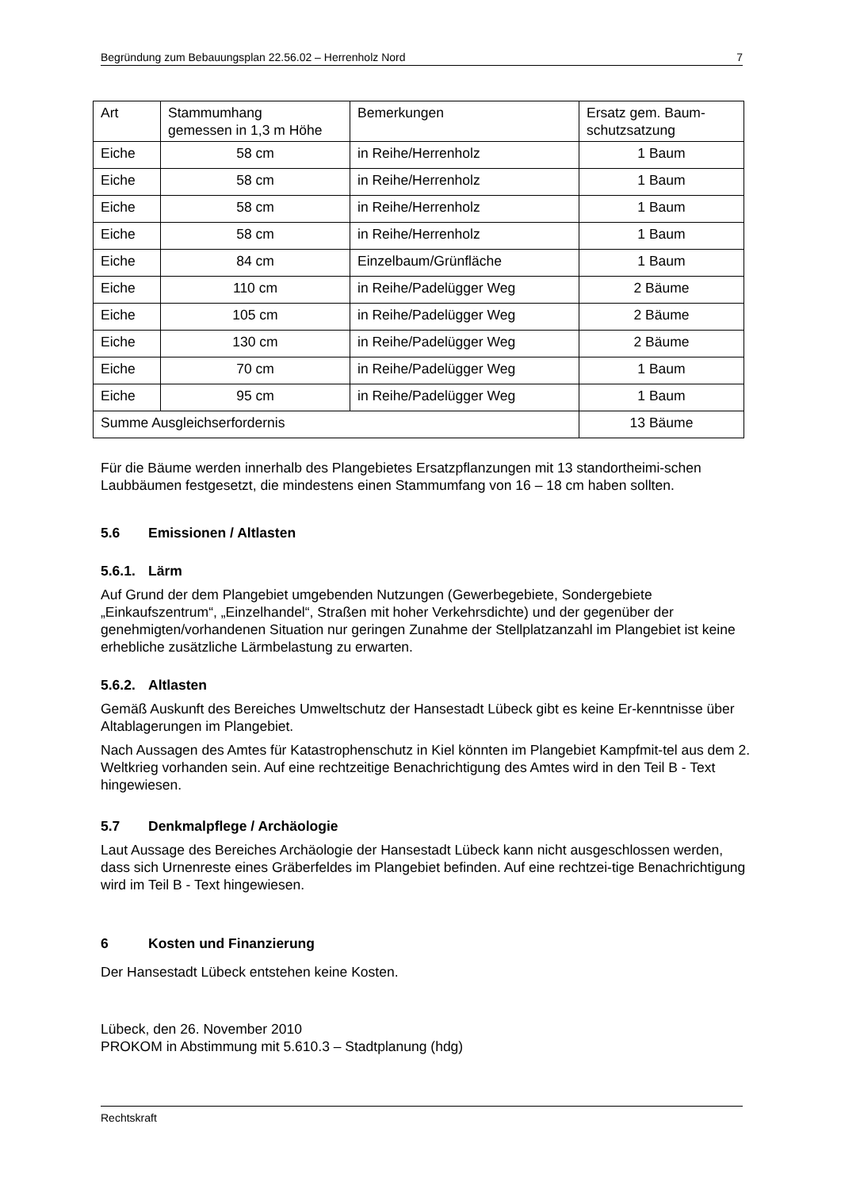Begründung zum Bebauungsplan 22.56.02 – Herrenholz Nord 7
| Art | Stammumhang gemessen in 1,3 m Höhe | Bemerkungen | Ersatz gem. Baum- schutzsatzung |
| Eiche | 58 cm | in Reihe/Herrenholz | 1 Baum |
| Eiche | 58 cm | in Reihe/Herrenholz | 1 Baum |
| Eiche | 58 cm | in Reihe/Herrenholz | 1 Baum |
| Eiche | 58 cm | in Reihe/Herrenholz | 1 Baum |
| Eiche | 84 cm | Einzelbaum/Grünfläche | 1 Baum |
| Eiche | 110 cm | in Reihe/Padelügger Weg | 2 Bäume |
| Eiche | 105 cm | in Reihe/Padelügger Weg | 2 Bäume |
| Eiche | 130 cm | in Reihe/Padelügger Weg | 2 Bäume |
| Eiche | 70 cm | in Reihe/Padelügger Weg | 1 Baum |
| Eiche | 95 cm | in Reihe/Padelügger Weg | 1 Baum |
| Summe Ausgleichserfordernis | | | 13 Bäume |
Für die Bäume werden innerhalb des Plangebietes Ersatzpflanzungen mit 13 standortheimi-schen Laubbäumen festgesetzt, die mindestens einen Stammumfang von 16 – 18 cm haben sollten.
5.6 Emissionen / Altlasten
5.6.1. Lärm
Auf Grund der dem Plangebiet umgebenden Nutzungen (Gewerbegebiete, Sondergebiete „Einkaufszentrum“, „Einzelhandel“, Straßen mit hoher Verkehrsdichte) und der gegenüber der genehmigten/vorhandenen Situation nur geringen Zunahme der Stellplatzanzahl im Plangebiet ist keine erhebliche zusätzliche Lärmbelastung zu erwarten.
5.6.2. Altlasten
Gemäß Auskunft des Bereiches Umweltschutz der Hansestadt Lübeck gibt es keine Er-kenntnisse über Altablagerungen im Plangebiet.
Nach Aussagen des Amtes für Katastrophenschutz in Kiel könnten im Plangebiet Kampfmit-tel aus dem 2. Weltkrieg vorhanden sein. Auf eine rechtzeitige Benachrichtigung des Amtes wird in den Teil B - Text hingewiesen.
5.7 Denkmalpflege / Archäologie
Laut Aussage des Bereiches Archäologie der Hansestadt Lübeck kann nicht ausgeschlossen werden, dass sich Urnenreste eines Gräberfeldes im Plangebiet befinden. Auf eine rechtzei-tige Benachrichtigung wird im Teil B - Text hingewiesen.
6 Kosten und Finanzierung
Der Hansestadt Lübeck entstehen keine Kosten.
Lübeck, den 26. November 2010
PROKOM in Abstimmung mit 5.610.3 – Stadtplanung (hdg)
Rechtskraft